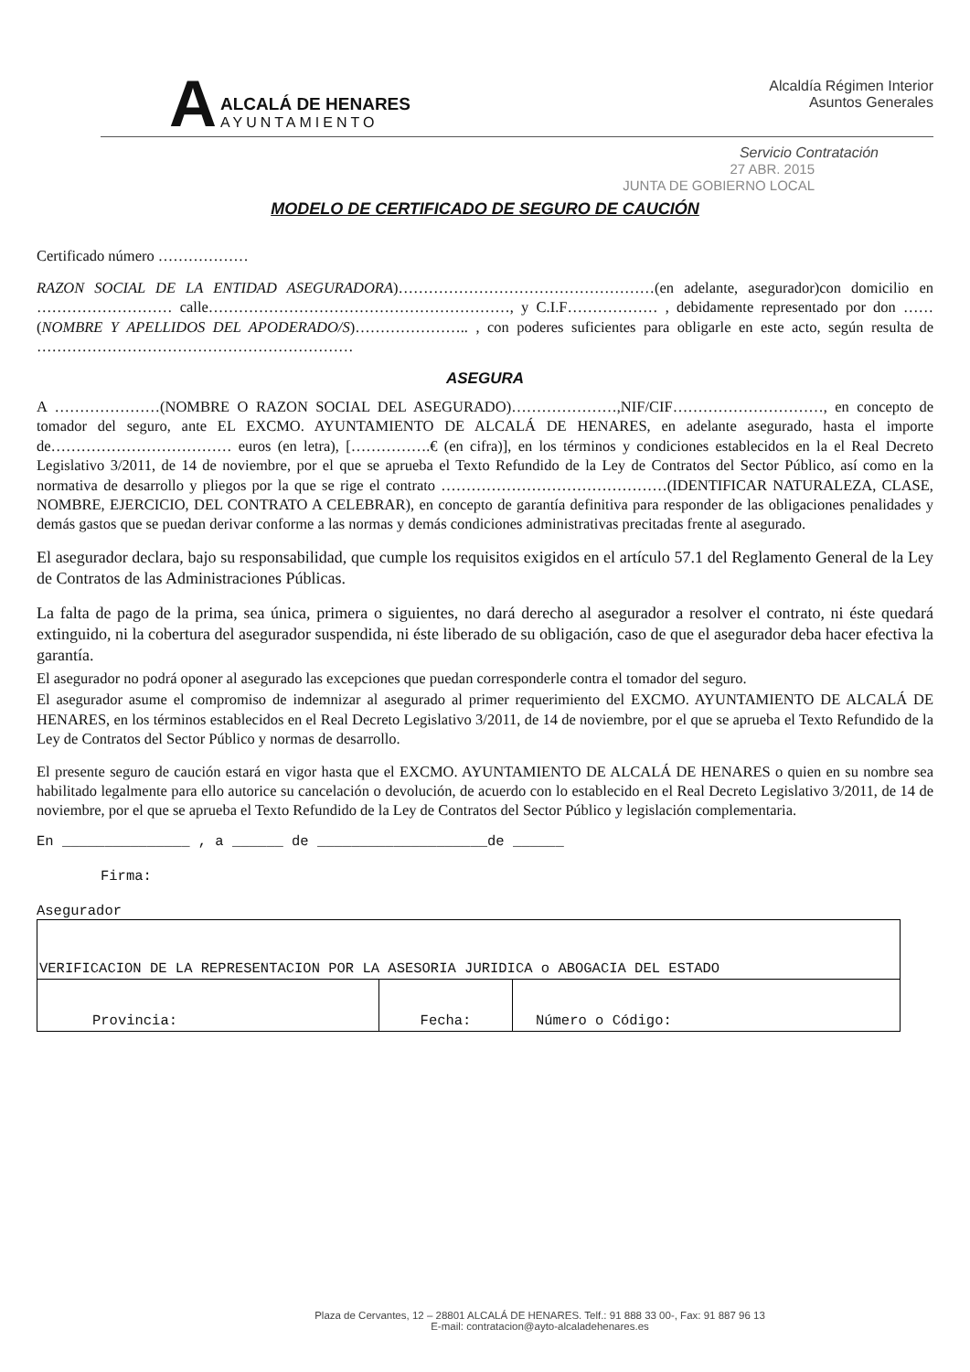A
ALCALÁ DE HENARES
AYUNTAMIENTO
Alcaldía Régimen Interior
Asuntos Generales
Servicio Contratación
27 ABR. 2015
JUNTA DE GOBIERNO LOCAL
MODELO DE CERTIFICADO DE SEGURO DE CAUCIÓN
Certificado número ………………
RAZON SOCIAL DE LA ENTIDAD ASEGURADORA)……………………………………………(en adelante, asegurador)con domicilio en ……………………… calle……………………………………………………, y C.I.F……………… , debidamente representado por don ……(NOMBRE Y APELLIDOS DEL APODERADO/S)………………….. , con poderes suficientes para obligarle en este acto, según resulta de ………………………………………………………
ASEGURA
A …………………(NOMBRE O RAZON SOCIAL DEL ASEGURADO)…………………,NIF/CIF…………………………, en concepto de tomador del seguro, ante EL EXCMO. AYUNTAMIENTO DE ALCALÁ DE HENARES, en adelante asegurado, hasta el importe de……………………………… euros (en letra), […………….€ (en cifra)], en los términos y condiciones establecidos en la el Real Decreto Legislativo 3/2011, de 14 de noviembre, por el que se aprueba el Texto Refundido de la Ley de Contratos del Sector Público, así como en la normativa de desarrollo y pliegos por la que se rige el contrato ………………………………………(IDENTIFICAR NATURALEZA, CLASE, NOMBRE, EJERCICIO, DEL CONTRATO A CELEBRAR), en concepto de garantía definitiva para responder de las obligaciones penalidades y demás gastos que se puedan derivar conforme a las normas y demás condiciones administrativas precitadas frente al asegurado.
El asegurador declara, bajo su responsabilidad, que cumple los requisitos exigidos en el artículo 57.1 del Reglamento General de la Ley de Contratos de las Administraciones Públicas.
La falta de pago de la prima, sea única, primera o siguientes, no dará derecho al asegurador a resolver el contrato, ni éste quedará extinguido, ni la cobertura del asegurador suspendida, ni éste liberado de su obligación, caso de que el asegurador deba hacer efectiva la garantía.
El asegurador no podrá oponer al asegurado las excepciones que puedan corresponderle contra el tomador del seguro.
El asegurador asume el compromiso de indemnizar al asegurado al primer requerimiento del EXCMO. AYUNTAMIENTO DE ALCALÁ DE HENARES, en los términos establecidos en el Real Decreto Legislativo 3/2011, de 14 de noviembre, por el que se aprueba el Texto Refundido de la Ley de Contratos del Sector Público y normas de desarrollo.
El presente seguro de caución estará en vigor hasta que el EXCMO. AYUNTAMIENTO DE ALCALÁ DE HENARES o quien en su nombre sea habilitado legalmente para ello autorice su cancelación o devolución, de acuerdo con lo establecido en el Real Decreto Legislativo 3/2011, de 14 de noviembre, por el que se aprueba el Texto Refundido de la Ley de Contratos del Sector Público y legislación complementaria.
En _______________ , a ______ de ____________________de ______
Firma:
Asegurador
| VERIFICACION DE LA REPRESENTACION POR LA ASESORIA JURIDICA o ABOGACIA DEL ESTADO | | |
| Provincia: | Fecha: | Número o Código: |
Plaza de Cervantes, 12 – 28801 ALCALÁ DE HENARES. Telf.: 91 888 33 00-, Fax: 91 887 96 13
E-mail: contratacion@ayto-alcaladehenares.es